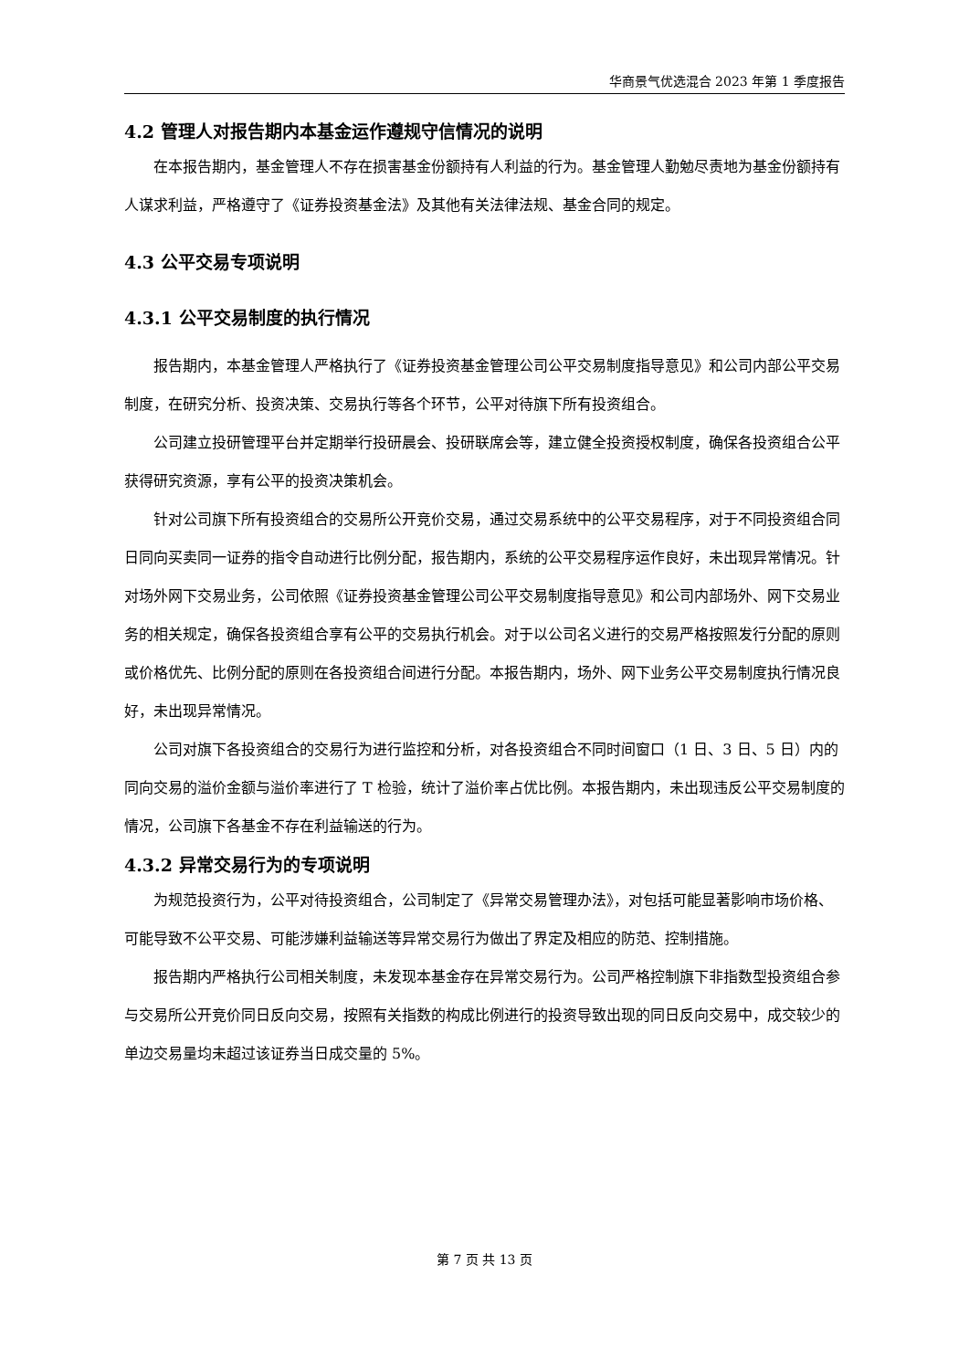华商景气优选混合 2023 年第 1 季度报告
4.2 管理人对报告期内本基金运作遵规守信情况的说明
在本报告期内，基金管理人不存在损害基金份额持有人利益的行为。基金管理人勤勉尽责地为基金份额持有人谋求利益，严格遵守了《证券投资基金法》及其他有关法律法规、基金合同的规定。
4.3 公平交易专项说明
4.3.1 公平交易制度的执行情况
报告期内，本基金管理人严格执行了《证券投资基金管理公司公平交易制度指导意见》和公司内部公平交易制度，在研究分析、投资决策、交易执行等各个环节，公平对待旗下所有投资组合。
公司建立投研管理平台并定期举行投研晨会、投研联席会等，建立健全投资授权制度，确保各投资组合公平获得研究资源，享有公平的投资决策机会。
针对公司旗下所有投资组合的交易所公开竞价交易，通过交易系统中的公平交易程序，对于不同投资组合同日同向买卖同一证券的指令自动进行比例分配，报告期内，系统的公平交易程序运作良好，未出现异常情况。针对场外网下交易业务，公司依照《证券投资基金管理公司公平交易制度指导意见》和公司内部场外、网下交易业务的相关规定，确保各投资组合享有公平的交易执行机会。对于以公司名义进行的交易严格按照发行分配的原则或价格优先、比例分配的原则在各投资组合间进行分配。本报告期内，场外、网下业务公平交易制度执行情况良好，未出现异常情况。
公司对旗下各投资组合的交易行为进行监控和分析，对各投资组合不同时间窗口（1 日、3 日、5 日）内的同向交易的溢价金额与溢价率进行了 T 检验，统计了溢价率占优比例。本报告期内，未出现违反公平交易制度的情况，公司旗下各基金不存在利益输送的行为。
4.3.2 异常交易行为的专项说明
为规范投资行为，公平对待投资组合，公司制定了《异常交易管理办法》，对包括可能显著影响市场价格、可能导致不公平交易、可能涉嫌利益输送等异常交易行为做出了界定及相应的防范、控制措施。
报告期内严格执行公司相关制度，未发现本基金存在异常交易行为。公司严格控制旗下非指数型投资组合参与交易所公开竞价同日反向交易，按照有关指数的构成比例进行的投资导致出现的同日反向交易中，成交较少的单边交易量均未超过该证券当日成交量的 5%。
第 7 页 共 13 页